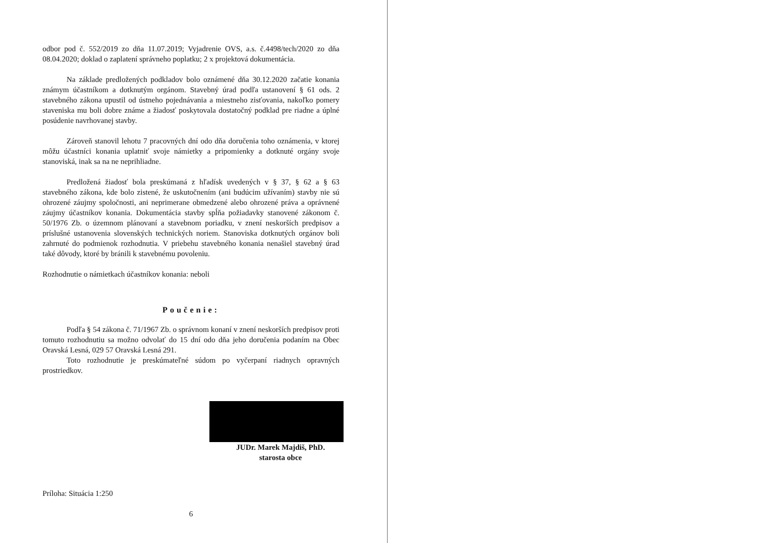odbor pod č. 552/2019 zo dňa 11.07.2019; Vyjadrenie OVS, a.s. č.4498/tech/2020 zo dňa 08.04.2020; doklad o zaplatení správneho poplatku; 2 x projektová dokumentácia.
Na základe predložených podkladov bolo oznámené dňa 30.12.2020 začatie konania známym účastníkom a dotknutým orgánom. Stavebný úrad podľa ustanovení § 61 ods. 2 stavebného zákona upustil od ústneho pojednávania a miestneho zisťovania, nakoľko pomery staveniska mu boli dobre známe a žiadosť poskytovala dostatočný podklad pre riadne a úplné posúdenie navrhovanej stavby.
Zároveň stanovil lehotu 7 pracovných dní odo dňa doručenia toho oznámenia, v ktorej môžu účastníci konania uplatniť svoje námietky a pripomienky a dotknuté orgány svoje stanoviská, inak sa na ne neprihliadne.
Predložená žiadosť bola preskúmaná z hľadísk uvedených v § 37, § 62 a § 63 stavebného zákona, kde bolo zistené, že uskutočnením (ani budúcim užívaním) stavby nie sú ohrozené záujmy spoločnosti, ani neprimerane obmedzené alebo ohrozené práva a oprávnené záujmy účastníkov konania. Dokumentácia stavby spĺňa požiadavky stanovené zákonom č. 50/1976 Zb. o územnom plánovaní a stavebnom poriadku, v znení neskorších predpisov a príslušné ustanovenia slovenských technických noriem. Stanoviska dotknutých orgánov boli zahrnuté do podmienok rozhodnutia. V priebehu stavebného konania nenašiel stavebný úrad také dôvody, ktoré by bránili k stavebnému povoleniu.
Rozhodnutie o námietkach účastníkov konania: neboli
Poučenie:
Podľa § 54 zákona č. 71/1967 Zb. o správnom konaní v znení neskorších predpisov proti tomuto rozhodnutiu sa možno odvolať do 15 dní odo dňa jeho doručenia podaním na Obec Oravská Lesná, 029 57 Oravská Lesná 291.
Toto rozhodnutie je preskúmateľné súdom po vyčerpaní riadnych opravných prostriedkov.
JUDr. Marek Majdiš, PhD.
starosta obce
Príloha: Situácia 1:250
6